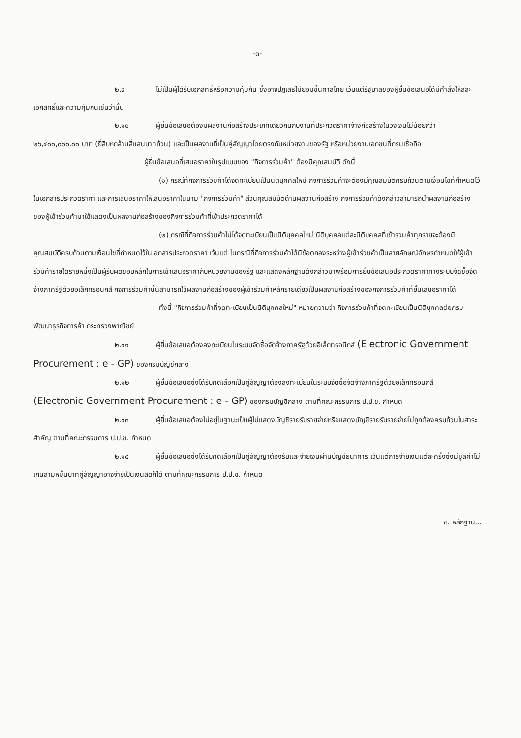-๓-
๒.๙ ไม่เป็นผู้ได้รับเอกสิทธิ์หรือความคุ้มกัน ซึ่งอาจปฏิเสธไม่ยอมขึ้นศาลไทย เว้นแต่รัฐบาลของผู้ยื่นข้อเสนอได้มีคำสั่งให้สละเอกสิทธิ์และความคุ้มกันเช่นว่านั้น
๒.๑๐ ผู้ยื่นข้อเสนอต้องมีผลงานก่อสร้างประเภทเดียวกันกับงานที่ประกวดราคาจ้างก่อสร้างในวงเงินไม่น้อยกว่า ๒๖,๔๐๐,๐๐๐.๐๐ บาท (ยี่สิบหกล้านสี่แสนบาทถ้วน) และเป็นผลงานที่เป็นคู่สัญญาโดยตรงกับหน่วยงานของรัฐ หรือหน่วยงานเอกชนที่กรมเชื่อถือ
ผู้ยื่นข้อเสนอที่เสนอราคาในรูปแบบของ "กิจการร่วมค้า" ต้องมีคุณสมบัติ ดังนี้
(๑) กรณีที่กิจการร่วมค้าได้จดทะเบียนเป็นนิติบุคคลใหม่ กิจการร่วมค้าจะต้องมีคุณสมบัติครบถ้วนตามเงื่อนไขที่กำหนดไว้ในเอกสารประกวดราคา และการเสนอราคาให้เสนอราคาในนาม "กิจการร่วมค้า" ส่วนคุณสมบัติด้านผลงานก่อสร้าง กิจการร่วมค้าดังกล่าวสามารถนำผลงานก่อสร้างของผู้เข้าร่วมค้ามาใช้แสดงเป็นผลงานก่อสร้างของกิจการร่วมค้าที่เข้าประกวดราคาได้
(๒) กรณีที่กิจการร่วมค้าไม่ได้จดทะเบียนเป็นนิติบุคคลใหม่ นิติบุคคลแต่ละนิติบุคคลที่เข้าร่วมค้าทุกรายจะต้องมีคุณสมบัติครบถ้วนตามเงื่อนไขที่กำหนดไว้ในเอกสารประกวดราคา เว้นแต่ ในกรณีที่กิจการร่วมค้าได้มีข้อตกลงระหว่างผู้เข้าร่วมค้าเป็นลายลักษณ์อักษรกำหนดให้ผู้เข้าร่วมค้ารายใดรายหนึ่งเป็นผู้รับผิดชอบหลักในการเข้าเสนอราคากับหน่วยงานของรัฐ และแสดงหลักฐานดังกล่าวมาพร้อมการยื่นข้อเสนอประกวดราคาทางระบบจัดซื้อจัดจ้างภาครัฐด้วยอิเล็กทรอนิกส์ กิจการร่วมค้านั้นสามารถใช้ผลงานก่อสร้างของผู้เข้าร่วมค้าหลักรายเดียวเป็นผลงานก่อสร้างของกิจการร่วมค้าที่ยื่นเสนอราคาได้
ทั้งนี้ "กิจการร่วมค้าที่จดทะเบียนเป็นนิติบุคคลใหม่" หมายความว่า กิจการร่วมค้าที่จดทะเบียนเป็นนิติบุคคลต่อกรมพัฒนาธุรกิจการค้า กระทรวงพาณิชย์
๒.๑๑ ผู้ยื่นข้อเสนอต้องลงทะเบียนในระบบจัดซื้อจัดจ้างภาครัฐด้วยอิเล็กทรอนิกส์ (Electronic Government Procurement : e - GP) ของกรมบัญชีกลาง
๒.๑๒ ผู้ยื่นข้อเสนอซึ่งได้รับคัดเลือกเป็นคู่สัญญาต้องลงทะเบียนในระบบจัดซื้อจัดจ้างภาครัฐด้วยอิเล็กทรอนิกส์ (Electronic Government Procurement : e - GP) ของกรมบัญชีกลาง ตามที่คณะกรรมการ ป.ป.ช. กำหนด
๒.๑๓ ผู้ยื่นข้อเสนอต้องไม่อยู่ในฐานะเป็นผู้ไม่แสดงบัญชีรายรับรายจ่ายหรือแสดงบัญชีรายรับรายจ่ายไม่ถูกต้องครบถ้วนในสาระสำคัญ ตามที่คณะกรรมการ ป.ป.ช. กำหนด
๒.๑๔ ผู้ยื่นข้อเสนอซึ่งได้รับคัดเลือกเป็นคู่สัญญาต้องรับและจ่ายเงินผ่านบัญชีธนาคาร เว้นแต่การจ่ายเงินแต่ละครั้งซึ่งมีมูลค่าไม่เกินสามหมื่นบาทคู่สัญญาอาจจ่ายเป็นเงินสดก็ได้ ตามที่คณะกรรมการ ป.ป.ช. กำหนด
๓. หลักฐาน...